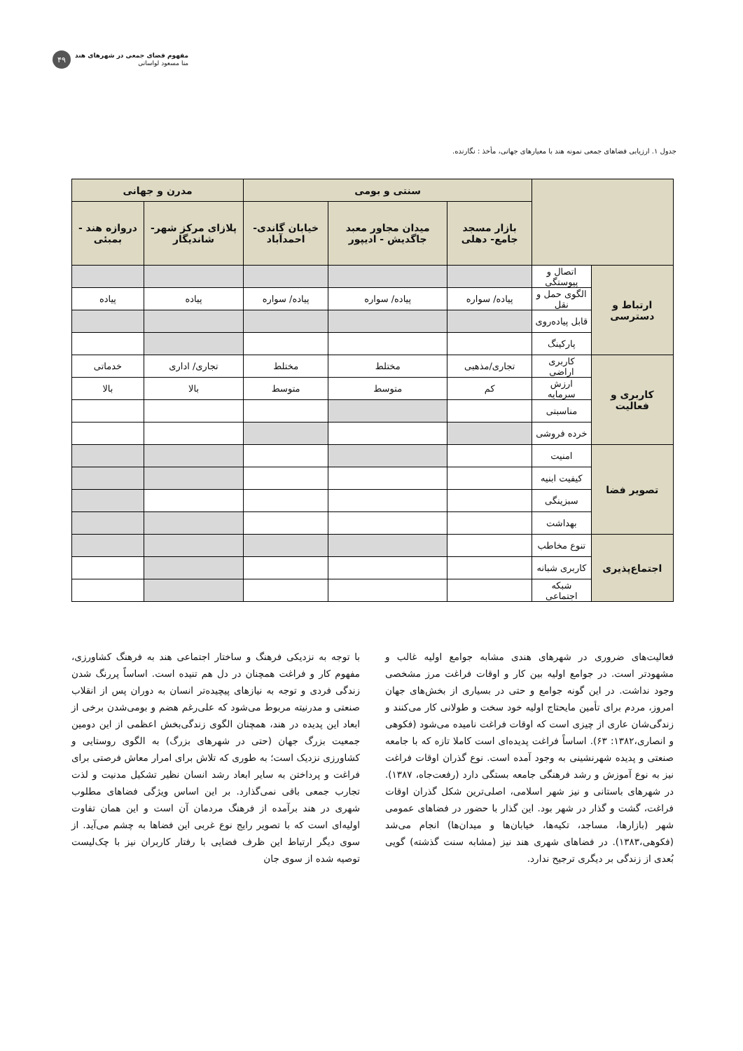مفهوم فضای جمعی در شهرهای هند
منا مسعود لواسانی
۴۹
جدول ۱. ارزیابی فضاهای جمعی نمونه هند با معیارهای جهانی، مأخذ : نگارنده.
| | | سنتی و بومی | | | مدرن و جهانی | |
| --- | --- | --- | --- | --- | --- | --- |
| | | بازار مسجد جامع- دهلی | میدان مجاور معبد جاگدیش - ادیپور | خیابان گاندی- احمدآباد | پلازای مرکز شهر- شاندیگار | دروازه هند - بمبئی |
| ارتباط و دسترسی | اتصال و پیوستگی | | | | | |
| | الگوی حمل و نقل | پیاده/ سواره | پیاده/ سواره | پیاده/ سواره | پیاده | پیاده |
| | قابل پیاده‌روی | | | | | |
| | پارکینگ | | | | | |
| کاربری و فعالیت | کاربری اراضی | تجاری/مذهبی | مختلط | مختلط | تجاری/ اداری | خدماتی |
| | ارزش سرمایه | کم | متوسط | متوسط | بالا | بالا |
| | مناسبتی | | | | | |
| | خرده فروشی | | | | | |
| تصویر فضا | امنیت | | | | | |
| | کیفیت ابنیه | | | | | |
| | سبزینگی | | | | | |
| | بهداشت | | | | | |
| اجتماع‌پذیری | تنوع مخاطب | | | | | |
| | کاربری شبانه | | | | | |
| | شبکه اجتماعی | | | | | |
فعالیت‌های ضروری در شهرهای هندی مشابه جوامع اولیه غالب و مشهودتر است. در جوامع اولیه بین کار و اوقات فراغت مرز مشخصی وجود نداشت. در این گونه جوامع و حتی در بسیاری از بخش‌های جهان امروز، مردم برای تأمین مایحتاج اولیه خود سخت و طولانی کار می‌کنند و زندگی‌شان عاری از چیزی است که اوقات فراغت نامیده می‌شود (فکوهی و انصاری،۱۳۸۲: ۶۳). اساساً فراغت پدیده‌ای است کاملا تازه که با جامعه صنعتی و پدیده شهرنشینی به وجود آمده است. نوع گذران اوقات فراغت نیز به نوع آموزش و رشد فرهنگی جامعه بستگی دارد (رفعت‌جاه، ۱۳۸۷). در شهرهای باستانی و نیز شهر اسلامی، اصلی‌ترین شکل گذران اوقات فراغت، گشت و گذار در شهر بود. این گذار با حضور در فضاهای عمومی شهر (بازارها، مساجد، تکیه‌ها، خیابان‌ها و میدان‌ها) انجام می‌شد (فکوهی،۱۳۸۳). در فضاهای شهری هند نیز (مشابه سنت گذشته) گویی بُعدی از زندگی بر دیگری ترجیح ندارد.
با توجه به نزدیکی فرهنگ و ساختار اجتماعی هند به فرهنگ کشاورزی، مفهوم کار و فراغت همچنان در دل هم تنیده است. اساساً پررنگ شدن زندگی فردی و توجه به نیازهای پیچیده‌تر انسان به دوران پس از انقلاب صنعتی و مدرنیته مربوط می‌شود که علی‌رغم هضم و بومی‌شدن برخی از ابعاد این پدیده در هند، همچنان الگوی زندگی‌بخش اعظمی از این دومین جمعیت بزرگ جهان (حتی در شهرهای بزرگ) به الگوی روستایی و کشاورزی نزدیک است؛ به طوری که تلاش برای امرار معاش فرصتی برای فراغت و پرداختن به سایر ابعاد رشد انسان نظیر تشکیل مدنیت و لذت تجارب جمعی باقی نمی‌گذارد. بر این اساس ویژگی فضاهای مطلوب شهری در هند برآمده از فرهنگ مردمان آن است و این همان تفاوت اولیه‌ای است که با تصویر رایج نوع غربی این فضاها به چشم می‌آید. از سوی دیگر ارتباط این ظرف فضایی با رفتار کاربران نیز با چک‌لیست توصیه شده از سوی جان